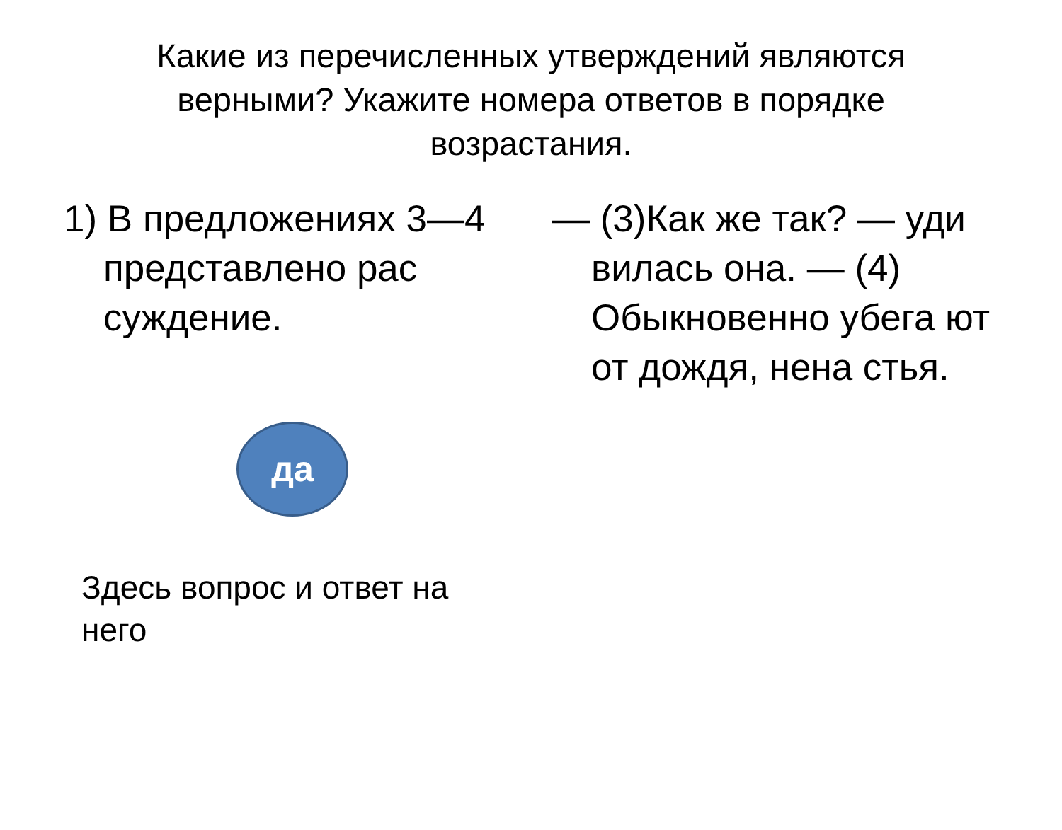Какие из перечисленных утверждений являются верными? Укажите номера ответов в порядке возрастания.
1) В предложениях 3—4 представлено рас суждение.
да
Здесь вопрос и ответ на него
— (3)Как же так? — уди вилась она. — (4) Обыкновенно убега ют от дождя, нена стья.